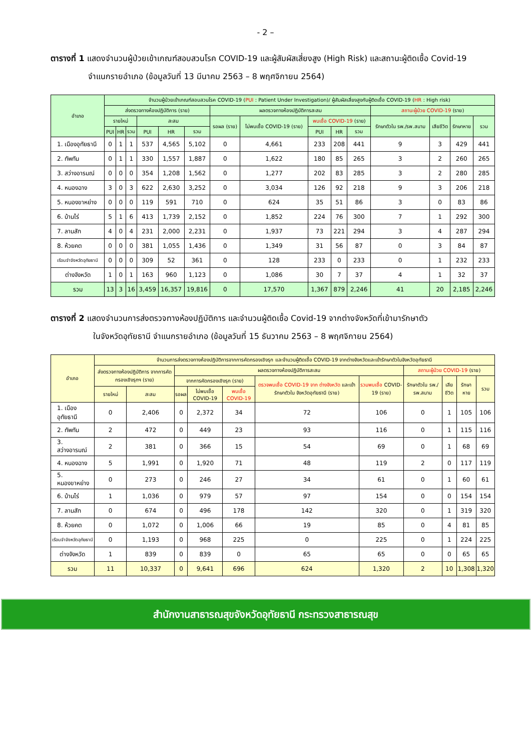- 2 –
ตารางที่ 1 แสดงจำนวนผู้ป่วยเข้าเกณฑ์สอบสวนโรค COVID-19 และผู้สัมผัสเสี่ยงสูง (High Risk) และสถานะผู้ติดเชื้อ Covid-19
จำแนกรายอำเภอ (ข้อมูลวันที่ 13 มีนาคม 2563 – 8 พฤศจิกายน 2564)
| อำเภอ | จำนวนผู้ป่วยเข้าเกณฑ์สอบสวนโรค COVID-19 ( PUI : Patient Under Investigation)/ ผู้สัมผัสเสี่ยงสูงกับผู้ติดเชื้อ COVID-19 ( HR : High risk) | | | | | | | | | | | | | | |
| --- | --- | --- | --- | --- | --- | --- | --- | --- | --- | --- | --- | --- | --- | --- | --- |
| | ส่งตรวจทางห้องปฏิบัติการ (ราย) | | | | | | ผลตรวจทางห้องปฏิบัติการสะสม | | | | | สถานะผู้ป่วย COVID-19 (ราย) | | | |
| | รายใหม่ | | | สะสม | | | รอผล (ราย) | ไม่พบเชื้อ COVID-19 (ราย) | พบเชื้อ COVID-19 (ราย) | | | รักษาตัวใน รพ./รพ.สนาม | เสียชีวิต | รักษาหาย | รวม |
| | PUI | HR | รวม | PUI | HR | รวม | | | PUI | HR | รวม | | | | |
| 1. เมืองอุทัยธานี | 0 | 1 | 1 | 537 | 4,565 | 5,102 | 0 | 4,661 | 233 | 208 | 441 | 9 | 3 | 429 | 441 |
| 2. ทัพทัน | 0 | 1 | 1 | 330 | 1,557 | 1,887 | 0 | 1,622 | 180 | 85 | 265 | 3 | 2 | 260 | 265 |
| 3. สว่างอารมณ์ | 0 | 0 | 0 | 354 | 1,208 | 1,562 | 0 | 1,277 | 202 | 83 | 285 | 3 | 2 | 280 | 285 |
| 4. หนองฉาง | 3 | 0 | 3 | 622 | 2,630 | 3,252 | 0 | 3,034 | 126 | 92 | 218 | 9 | 3 | 206 | 218 |
| 5. หนองขาหย่าง | 0 | 0 | 0 | 119 | 591 | 710 | 0 | 624 | 35 | 51 | 86 | 3 | 0 | 83 | 86 |
| 6. บ้านไร่ | 5 | 1 | 6 | 413 | 1,739 | 2,152 | 0 | 1,852 | 224 | 76 | 300 | 7 | 1 | 292 | 300 |
| 7. ลานสัก | 4 | 0 | 4 | 231 | 2,000 | 2,231 | 0 | 1,937 | 73 | 221 | 294 | 3 | 4 | 287 | 294 |
| 8. ห้วยคต | 0 | 0 | 0 | 381 | 1,055 | 1,436 | 0 | 1,349 | 31 | 56 | 87 | 0 | 3 | 84 | 87 |
| เรือนจำจังหวัดอุทัยธานี | 0 | 0 | 0 | 309 | 52 | 361 | 0 | 128 | 233 | 0 | 233 | 0 | 1 | 232 | 233 |
| ต่างจังหวัด | 1 | 0 | 1 | 163 | 960 | 1,123 | 0 | 1,086 | 30 | 7 | 37 | 4 | 1 | 32 | 37 |
| รวม | 13 | 3 | 16 | 3,459 | 16,357 | 19,816 | 0 | 17,570 | 1,367 | 879 | 2,246 | 41 | 20 | 2,185 | 2,246 |
ตารางที่ 2 แสดงจำนวนการส่งตรวจทางห้องปฏิบัติการ และจำนวนผู้ติดเชื้อ Covid-19 จากต่างจังหวัดที่เข้ามารักษาตัว
ในจังหวัดอุทัยธานี จำแนกรายอำเภอ (ข้อมูลวันที่ 15 ธันวาคม 2563 – 8 พฤศจิกายน 2564)
| อำเภอ | จำนวนการส่งตรวจทางห้องปฏิบัติการจากการคัดกรองเชิงรุก และจำนวนผู้ติดเชื้อ COVID-19 จากต่างจังหวัดและเข้ารักษาตัวในจังหวัดอุทัยธานี | | | | | | | | | | |
| --- | --- | --- | --- | --- | --- | --- | --- | --- | --- | --- | --- |
| | ส่งตรวจทางห้องปฏิบัติการ จากการคัดกรองเชิงรุกฯ (ราย) | | ผลตรวจทางห้องปฏิบัติการสะสม | | | | | สถานะผู้ป่วย COVID-19 (ราย) | | | |
| | | | จากการคัดกรองเชิงรุก (ราย) | | | ตรวจพบเชื้อ COVID-19 จาก ต่างจังหวัด และเข้ารักษาตัวใน จังหวัดอุทัยธานี (ราย) | รวมพบเชื้อ COVID-19 (ราย) | รักษาตัวใน รพ./รพ.สนาม | เสียชีวิต | รักษาหาย | รวม |
| | รายใหม่ | สะสม | รอผล | ไม่พบเชื้อ COVID-19 | พบเชื้อ COVID-19 | | | | | | |
| 1. เมืองอุทัยธานี | 0 | 2,406 | 0 | 2,372 | 34 | 72 | 106 | 0 | 1 | 105 | 106 |
| 2. ทัพทัน | 2 | 472 | 0 | 449 | 23 | 93 | 116 | 0 | 1 | 115 | 116 |
| 3. สว่างอารมณ์ | 2 | 381 | 0 | 366 | 15 | 54 | 69 | 0 | 1 | 68 | 69 |
| 4. หนองฉาง | 5 | 1,991 | 0 | 1,920 | 71 | 48 | 119 | 2 | 0 | 117 | 119 |
| 5. หนองขาหย่าง | 0 | 273 | 0 | 246 | 27 | 34 | 61 | 0 | 1 | 60 | 61 |
| 6. บ้านไร่ | 1 | 1,036 | 0 | 979 | 57 | 97 | 154 | 0 | 0 | 154 | 154 |
| 7. ลานสัก | 0 | 674 | 0 | 496 | 178 | 142 | 320 | 0 | 1 | 319 | 320 |
| 8. ห้วยคต | 0 | 1,072 | 0 | 1,006 | 66 | 19 | 85 | 0 | 4 | 81 | 85 |
| เรือนจำจังหวัดอุทัยธานี | 0 | 1,193 | 0 | 968 | 225 | 0 | 225 | 0 | 1 | 224 | 225 |
| ต่างจังหวัด | 1 | 839 | 0 | 839 | 0 | 65 | 65 | 0 | 0 | 65 | 65 |
| รวม | 11 | 10,337 | 0 | 9,641 | 696 | 624 | 1,320 | 2 | 10 | 1,308 | 1,320 |
สำนักงานสาธารณสุขจังหวัดอุทัยธานี กระทรวงสาธารณสุข